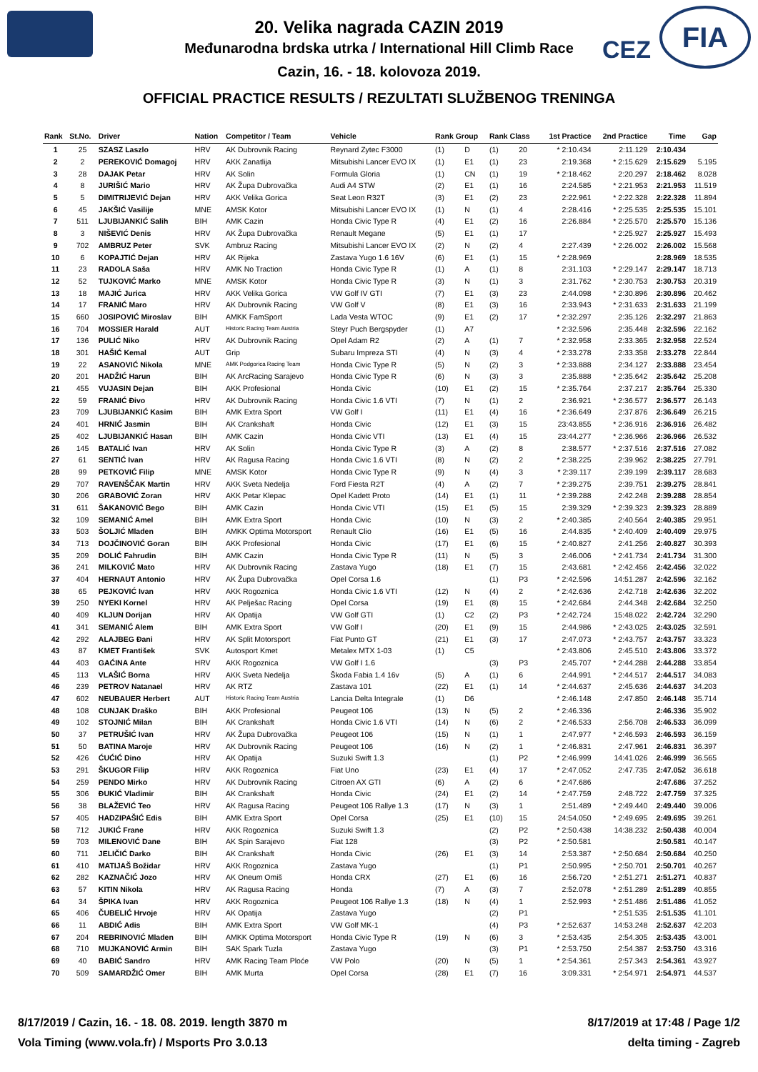20. Velika nagrada CAZIN 2019
Međunarodna brdska utrka / International Hill Climb Race
Cazin, 16. - 18. kolovoza 2019.
OFFICIAL PRACTICE RESULTS / REZULTATI SLUŽBENOG TRENINGA
CEZ
FIA
| Rank | St.No. | Driver | Nation | Competitor / Team | Vehicle | Rank Group | | Rank Class | | 1st Practice | 2nd Practice | Time | Gap |
| --- | --- | --- | --- | --- | --- | --- | --- | --- | --- | --- | --- | --- | --- |
| 1 | 25 | SZASZ Laszlo | HRV | AK Dubrovnik Racing | Reynard Zytec F3000 | (1) | D | (1) | 20 | * 2:10.434 | 2:11.129 | 2:10.434 | |
| 2 | 2 | PEREKOVIĆ Domagoj | HRV | AKK Zanatlija | Mitsubishi Lancer EVO IX | (1) | E1 | (1) | 23 | 2:19.368 | * 2:15.629 | 2:15.629 | 5.195 |
| 3 | 28 | DAJAK Petar | HRV | AK Solin | Formula Gloria | (1) | CN | (1) | 19 | * 2:18.462 | 2:20.297 | 2:18.462 | 8.028 |
| 4 | 8 | JURIŠIĆ Mario | HRV | AK Župa Dubrovačka | Audi A4 STW | (2) | E1 | (1) | 16 | 2:24.585 | * 2:21.953 | 2:21.953 | 11.519 |
| 5 | 5 | DIMITRIJEVIĆ Dejan | HRV | AKK Velika Gorica | Seat Leon R32T | (3) | E1 | (2) | 23 | 2:22.961 | * 2:22.328 | 2:22.328 | 11.894 |
| 6 | 45 | JAKŠIĆ Vasilije | MNE | AMSK Kotor | Mitsubishi Lancer EVO IX | (1) | N | (1) | 4 | 2:28.416 | * 2:25.535 | 2:25.535 | 15.101 |
| 7 | 511 | LJUBIJANKIĆ Salih | BIH | AMK Cazin | Honda Civic Type R | (4) | E1 | (2) | 16 | 2:26.884 | * 2:25.570 | 2:25.570 | 15.136 |
| 8 | 3 | NIŠEVIĆ Denis | HRV | AK Župa Dubrovačka | Renault Megane | (5) | E1 | (1) | 17 | | * 2:25.927 | 2:25.927 | 15.493 |
| 9 | 702 | AMBRUZ Peter | SVK | Ambruz Racing | Mitsubishi Lancer EVO IX | (2) | N | (2) | 4 | 2:27.439 | * 2:26.002 | 2:26.002 | 15.568 |
| 10 | 6 | KOPAJTIĆ Dejan | HRV | AK Rijeka | Zastava Yugo 1.6 16V | (6) | E1 | (1) | 15 | * 2:28.969 | | 2:28.969 | 18.535 |
| 11 | 23 | RADOLA Saša | HRV | AMK No Traction | Honda Civic Type R | (1) | A | (1) | 8 | 2:31.103 | * 2:29.147 | 2:29.147 | 18.713 |
| 12 | 52 | TUJKOVIĆ Marko | MNE | AMSK Kotor | Honda Civic Type R | (3) | N | (1) | 3 | 2:31.762 | * 2:30.753 | 2:30.753 | 20.319 |
| 13 | 18 | MAJIĆ Jurica | HRV | AKK Velika Gorica | VW Golf IV GTI | (7) | E1 | (3) | 23 | 2:44.098 | * 2:30.896 | 2:30.896 | 20.462 |
| 14 | 17 | FRANIĆ Maro | HRV | AK Dubrovnik Racing | VW Golf V | (8) | E1 | (3) | 16 | 2:33.943 | * 2:31.633 | 2:31.633 | 21.199 |
| 15 | 660 | JOSIPOVIĆ Miroslav | BIH | AMKK FamSport | Lada Vesta WTOC | (9) | E1 | (2) | 17 | * 2:32.297 | 2:35.126 | 2:32.297 | 21.863 |
| 16 | 704 | MOSSIER Harald | AUT | Historic Racing Team Austria | Steyr Puch Bergspyder | (1) | A7 | | | * 2:32.596 | 2:35.448 | 2:32.596 | 22.162 |
| 17 | 136 | PULIĆ Niko | HRV | AK Dubrovnik Racing | Opel Adam R2 | (2) | A | (1) | 7 | * 2:32.958 | 2:33.365 | 2:32.958 | 22.524 |
| 18 | 301 | HAŠIĆ Kemal | AUT | Grip | Subaru Impreza STI | (4) | N | (3) | 4 | * 2:33.278 | 2:33.358 | 2:33.278 | 22.844 |
| 19 | 22 | ASANOVIĆ Nikola | MNE | AMK Podgorica Racing Team | Honda Civic Type R | (5) | N | (2) | 3 | * 2:33.888 | 2:34.127 | 2:33.888 | 23.454 |
| 20 | 201 | HADŽIĆ Harun | BIH | AK ArcRacing Sarajevo | Honda Civic Type R | (6) | N | (3) | 3 | 2:35.888 | * 2:35.642 | 2:35.642 | 25.208 |
| 21 | 455 | VUJASIN Dejan | BIH | AKK Profesional | Honda Civic | (10) | E1 | (2) | 15 | * 2:35.764 | 2:37.217 | 2:35.764 | 25.330 |
| 22 | 59 | FRANIĆ Đivo | HRV | AK Dubrovnik Racing | Honda Civic 1.6 VTI | (7) | N | (1) | 2 | 2:36.921 | * 2:36.577 | 2:36.577 | 26.143 |
| 23 | 709 | LJUBIJANKIĆ Kasim | BIH | AMK Extra Sport | VW Golf I | (11) | E1 | (4) | 16 | * 2:36.649 | 2:37.876 | 2:36.649 | 26.215 |
| 24 | 401 | HRNIĆ Jasmin | BIH | AK Crankshaft | Honda Civic | (12) | E1 | (3) | 15 | 23:43.855 | * 2:36.916 | 2:36.916 | 26.482 |
| 25 | 402 | LJUBIJANKIĆ Hasan | BIH | AMK Cazin | Honda Civic VTI | (13) | E1 | (4) | 15 | 23:44.277 | * 2:36.966 | 2:36.966 | 26.532 |
| 26 | 145 | BATALIĆ Ivan | HRV | AK Solin | Honda Civic Type R | (3) | A | (2) | 8 | 2:38.577 | * 2:37.516 | 2:37.516 | 27.082 |
| 27 | 61 | SENTIĆ Ivan | HRV | AK Ragusa Racing | Honda Civic 1.6 VTI | (8) | N | (2) | 2 | * 2:38.225 | 2:39.962 | 2:38.225 | 27.791 |
| 28 | 99 | PETKOVIĆ Filip | MNE | AMSK Kotor | Honda Civic Type R | (9) | N | (4) | 3 | * 2:39.117 | 2:39.199 | 2:39.117 | 28.683 |
| 29 | 707 | RAVENŠČAK Martin | HRV | AKK Sveta Nedelja | Ford Fiesta R2T | (4) | A | (2) | 7 | * 2:39.275 | 2:39.751 | 2:39.275 | 28.841 |
| 30 | 206 | GRABOVIĆ Zoran | HRV | AKK Petar Klepac | Opel Kadett Proto | (14) | E1 | (1) | 11 | * 2:39.288 | 2:42.248 | 2:39.288 | 28.854 |
| 31 | 611 | ŠAKANOVIĆ Bego | BIH | AMK Cazin | Honda Civic VTI | (15) | E1 | (5) | 15 | 2:39.329 | * 2:39.323 | 2:39.323 | 28.889 |
| 32 | 109 | SEMANIĆ Amel | BIH | AMK Extra Sport | Honda Civic | (10) | N | (3) | 2 | * 2:40.385 | 2:40.564 | 2:40.385 | 29.951 |
| 33 | 503 | ŠOLJIĆ Mladen | BIH | AMKK Optima Motorsport | Renault Clio | (16) | E1 | (5) | 16 | 2:44.835 | * 2:40.409 | 2:40.409 | 29.975 |
| 34 | 713 | DOJČINOVIĆ Goran | BIH | AKK Profesional | Honda Civic | (17) | E1 | (6) | 15 | * 2:40.827 | 2:41.256 | 2:40.827 | 30.393 |
| 35 | 209 | DOLIĆ Fahrudin | BIH | AMK Cazin | Honda Civic Type R | (11) | N | (5) | 3 | 2:46.006 | * 2:41.734 | 2:41.734 | 31.300 |
| 36 | 241 | MILKOVIĆ Mato | HRV | AK Dubrovnik Racing | Zastava Yugo | (18) | E1 | (7) | 15 | 2:43.681 | * 2:42.456 | 2:42.456 | 32.022 |
| 37 | 404 | HERNAUT Antonio | HRV | AK Župa Dubrovačka | Opel Corsa 1.6 | | | (1) | P3 | * 2:42.596 | 14:51.287 | 2:42.596 | 32.162 |
| 38 | 65 | PEJKOVIĆ Ivan | HRV | AKK Rogoznica | Honda Civic 1.6 VTI | (12) | N | (4) | 2 | * 2:42.636 | 2:42.718 | 2:42.636 | 32.202 |
| 39 | 250 | NYEKI Kornel | HRV | AK Pelješac Racing | Opel Corsa | (19) | E1 | (8) | 15 | * 2:42.684 | 2:44.348 | 2:42.684 | 32.250 |
| 40 | 409 | KLJUN Dorijan | HRV | AK Opatija | VW Golf GTI | (1) | C2 | (2) | P3 | * 2:42.724 | 15:48.022 | 2:42.724 | 32.290 |
| 41 | 341 | SEMANIĆ Alem | BIH | AMK Extra Sport | VW Golf I | (20) | E1 | (9) | 15 | 2:44.986 | * 2:43.025 | 2:43.025 | 32.591 |
| 42 | 292 | ALAJBEG Đani | HRV | AK Split Motorsport | Fiat Punto GT | (21) | E1 | (3) | 17 | 2:47.073 | * 2:43.757 | 2:43.757 | 33.323 |
| 43 | 87 | KMET František | SVK | Autosport Kmet | Metalex MTX 1-03 | (1) | C5 | | | * 2:43.806 | 2:45.510 | 2:43.806 | 33.372 |
| 44 | 403 | GAĆINA Ante | HRV | AKK Rogoznica | VW Golf I 1.6 | | | (3) | P3 | 2:45.707 | * 2:44.288 | 2:44.288 | 33.854 |
| 45 | 113 | VLAŠIĆ Borna | HRV | AKK Sveta Nedelja | Škoda Fabia 1.4 16v | (5) | A | (1) | 6 | 2:44.991 | * 2:44.517 | 2:44.517 | 34.083 |
| 46 | 239 | PETROV Natanael | HRV | AK RTZ | Zastava 101 | (22) | E1 | (1) | 14 | * 2:44.637 | 2:45.636 | 2:44.637 | 34.203 |
| 47 | 602 | NEUBAUER Herbert | AUT | Historic Racing Team Austria | Lancia Delta Integrale | (1) | D6 | | | * 2:46.148 | 2:47.850 | 2:46.148 | 35.714 |
| 48 | 108 | CUNJAK Draško | BIH | AKK Profesional | Peugeot 106 | (13) | N | (5) | 2 | * 2:46.336 | | 2:46.336 | 35.902 |
| 49 | 102 | STOJNIĆ Milan | BIH | AK Crankshaft | Honda Civic 1.6 VTI | (14) | N | (6) | 2 | * 2:46.533 | 2:56.708 | 2:46.533 | 36.099 |
| 50 | 37 | PETRUŠIĆ Ivan | HRV | AK Župa Dubrovačka | Peugeot 106 | (15) | N | (1) | 1 | 2:47.977 | * 2:46.593 | 2:46.593 | 36.159 |
| 51 | 50 | BATINA Maroje | HRV | AK Dubrovnik Racing | Peugeot 106 | (16) | N | (2) | 1 | * 2:46.831 | 2:47.961 | 2:46.831 | 36.397 |
| 52 | 426 | ĆUĆIĆ Dino | HRV | AK Opatija | Suzuki Swift 1.3 | | | (1) | P2 | * 2:46.999 | 14:41.026 | 2:46.999 | 36.565 |
| 53 | 291 | ŠKUGOR Filip | HRV | AKK Rogoznica | Fiat Uno | (23) | E1 | (4) | 17 | * 2:47.052 | 2:47.735 | 2:47.052 | 36.618 |
| 54 | 259 | PENDO Mirko | HRV | AK Dubrovnik Racing | Citroen AX GTI | (6) | A | (2) | 6 | * 2:47.686 | | 2:47.686 | 37.252 |
| 55 | 306 | ĐUKIĆ Vladimir | BIH | AK Crankshaft | Honda Civic | (24) | E1 | (2) | 14 | * 2:47.759 | 2:48.722 | 2:47.759 | 37.325 |
| 56 | 38 | BLAŽEVIĆ Teo | HRV | AK Ragusa Racing | Peugeot 106 Rallye 1.3 | (17) | N | (3) | 1 | 2:51.489 | * 2:49.440 | 2:49.440 | 39.006 |
| 57 | 405 | HADZIPAŠIĆ Edis | BIH | AMK Extra Sport | Opel Corsa | (25) | E1 | (10) | 15 | 24:54.050 | * 2:49.695 | 2:49.695 | 39.261 |
| 58 | 712 | JUKIĆ Frane | HRV | AKK Rogoznica | Suzuki Swift 1.3 | | | (2) | P2 | * 2:50.438 | 14:38.232 | 2:50.438 | 40.004 |
| 59 | 703 | MILENOVIĆ Dane | BIH | AK Spin Sarajevo | Fiat 128 | | | (3) | P2 | * 2:50.581 | | 2:50.581 | 40.147 |
| 60 | 711 | JELIČIĆ Darko | BIH | AK Crankshaft | Honda Civic | (26) | E1 | (3) | 14 | 2:53.387 | * 2:50.684 | 2:50.684 | 40.250 |
| 61 | 410 | MATIJAŠ Božidar | HRV | AKK Rogoznica | Zastava Yugo | | | (1) | P1 | 2:50.995 | * 2:50.701 | 2:50.701 | 40.267 |
| 62 | 282 | KAZNAČIĆ Jozo | HRV | AK Oneum Omiš | Honda CRX | (27) | E1 | (6) | 16 | 2:56.720 | * 2:51.271 | 2:51.271 | 40.837 |
| 63 | 57 | KITIN Nikola | HRV | AK Ragusa Racing | Honda | (7) | A | (3) | 7 | 2:52.078 | * 2:51.289 | 2:51.289 | 40.855 |
| 64 | 34 | ŠPIKA Ivan | HRV | AKK Rogoznica | Peugeot 106 Rallye 1.3 | (18) | N | (4) | 1 | 2:52.993 | * 2:51.486 | 2:51.486 | 41.052 |
| 65 | 406 | ČUBELIĆ Hrvoje | HRV | AK Opatija | Zastava Yugo | | | (2) | P1 | | * 2:51.535 | 2:51.535 | 41.101 |
| 66 | 11 | ABDIĆ Adis | BIH | AMK Extra Sport | VW Golf MK-1 | | | (4) | P3 | * 2:52.637 | 14:53.248 | 2:52.637 | 42.203 |
| 67 | 204 | REBRINOVIĆ Mladen | BIH | AMKK Optima Motorsport | Honda Civic Type R | (19) | N | (6) | 3 | * 2:53.435 | 2:54.305 | 2:53.435 | 43.001 |
| 68 | 710 | MUJKANOVIĆ Armin | BIH | SAK Spark Tuzla | Zastava Yugo | | | (3) | P1 | * 2:53.750 | 2:54.387 | 2:53.750 | 43.316 |
| 69 | 40 | BABIĆ Sandro | HRV | AMK Racing Team Ploće | VW Polo | (20) | N | (5) | 1 | * 2:54.361 | 2:57.343 | 2:54.361 | 43.927 |
| 70 | 509 | SAMARDŽIĆ Omer | BIH | AMK Murta | Opel Corsa | (28) | E1 | (7) | 16 | 3:09.331 | * 2:54.971 | 2:54.971 | 44.537 |
8/17/2019 / Cazin, 16. - 18. 08. 2019. length 3870 m 8/17/2019 at 17:48 / Page 1/2
Vola Timing (www.vola.fr) / Msports Pro 3.0.13 delta timing - Zagreb